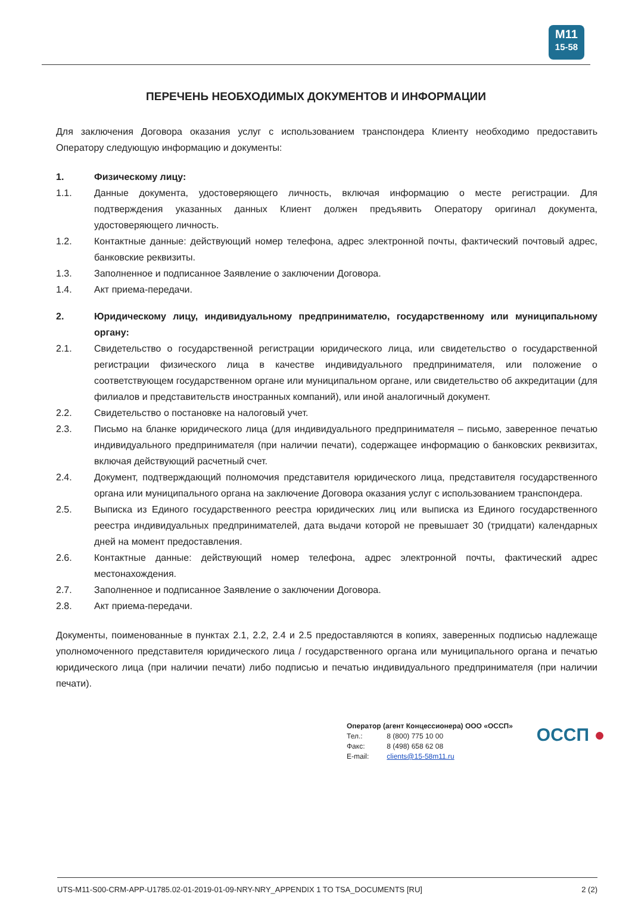M11
15-58
ПЕРЕЧЕНЬ НЕОБХОДИМЫХ ДОКУМЕНТОВ И ИНФОРМАЦИИ
Для заключения Договора оказания услуг с использованием транспондера Клиенту необходимо предоставить Оператору следующую информацию и документы:
1. Физическому лицу:
1.1. Данные документа, удостоверяющего личность, включая информацию о месте регистрации. Для подтверждения указанных данных Клиент должен предъявить Оператору оригинал документа, удостоверяющего личность.
1.2. Контактные данные: действующий номер телефона, адрес электронной почты, фактический почтовый адрес, банковские реквизиты.
1.3. Заполненное и подписанное Заявление о заключении Договора.
1.4. Акт приема-передачи.
2. Юридическому лицу, индивидуальному предпринимателю, государственному или муниципальному органу:
2.1. Свидетельство о государственной регистрации юридического лица, или свидетельство о государственной регистрации физического лица в качестве индивидуального предпринимателя, или положение о соответствующем государственном органе или муниципальном органе, или свидетельство об аккредитации (для филиалов и представительств иностранных компаний), или иной аналогичный документ.
2.2. Свидетельство о постановке на налоговый учет.
2.3. Письмо на бланке юридического лица (для индивидуального предпринимателя – письмо, заверенное печатью индивидуального предпринимателя (при наличии печати), содержащее информацию о банковских реквизитах, включая действующий расчетный счет.
2.4. Документ, подтверждающий полномочия представителя юридического лица, представителя государственного органа или муниципального органа на заключение Договора оказания услуг с использованием транспондера.
2.5. Выписка из Единого государственного реестра юридических лиц или выписка из Единого государственного реестра индивидуальных предпринимателей, дата выдачи которой не превышает 30 (тридцати) календарных дней на момент предоставления.
2.6. Контактные данные: действующий номер телефона, адрес электронной почты, фактический адрес местонахождения.
2.7. Заполненное и подписанное Заявление о заключении Договора.
2.8. Акт приема-передачи.
Документы, поименованные в пунктах 2.1, 2.2, 2.4 и 2.5 предоставляются в копиях, заверенных подписью надлежаще уполномоченного представителя юридического лица / государственного органа или муниципального органа и печатью юридического лица (при наличии печати) либо подписью и печатью индивидуального предпринимателя (при наличии печати).
Оператор (агент Концессионера) ООО «ОССП»
| Тел.: | 8 (800) 775 10 00 |
| Факс: | 8 (498) 658 62 08 |
| E-mail: | clients@15-58m11.ru |
ОССП ●
UTS-M11-S00-CRM-APP-U1785.02-01-2019-01-09-NRY-NRY_APPENDIX 1 TO TSA_DOCUMENTS [RU] 2 (2)